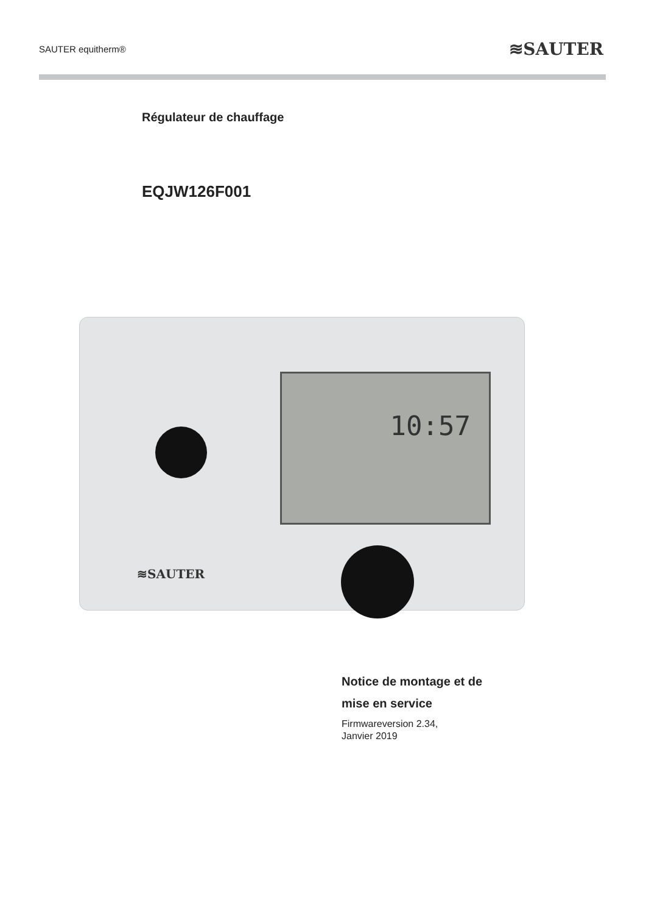SAUTER equitherm® ≋SAUTER
Régulateur de chauffage
EQJW126F001
10:57
≋SAUTER
Notice de montage et de
mise en service
Firmwareversion 2.34,
Janvier 2019